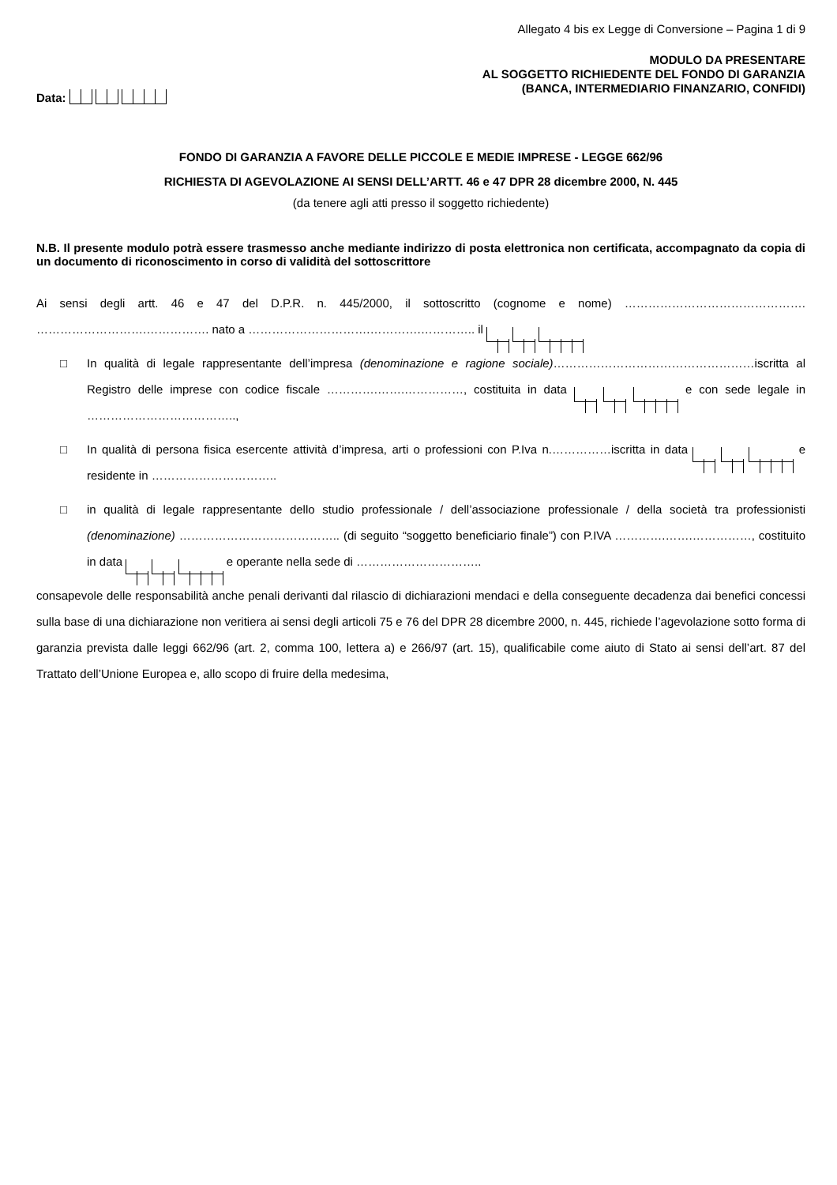Allegato 4 bis ex Legge di Conversione – Pagina 1 di 9
MODULO DA PRESENTARE
AL SOGGETTO RICHIEDENTE DEL FONDO DI GARANZIA
(BANCA, INTERMEDIARIO FINANZARIO, CONFIDI)
Data:
FONDO DI GARANZIA A FAVORE DELLE PICCOLE E MEDIE IMPRESE - LEGGE 662/96
RICHIESTA DI AGEVOLAZIONE AI SENSI DELL’ARTT. 46 e 47 DPR 28 dicembre 2000, N. 445
(da tenere agli atti presso il soggetto richiedente)
N.B. Il presente modulo potrà essere trasmesso anche mediante indirizzo di posta elettronica non certificata, accompagnato da copia di un documento di riconoscimento in corso di validità del sottoscrittore
Ai sensi degli artt. 46 e 47 del D.P.R. n. 445/2000, il sottoscritto (cognome e nome) ………………………………………. ……………………….……………. nato a ………………………….………….………….. il
□ In qualità di legale rappresentante dell’impresa (denominazione e ragione sociale)……………………………………………iscritta al Registro delle imprese con codice fiscale ………….…….……………, costituita in data e con sede legale in ………………………………..,
□ In qualità di persona fisica esercente attività d’impresa, arti o professioni con P.Iva n.……………iscritta in data e residente in …………………………..
□ in qualità di legale rappresentante dello studio professionale / dell’associazione professionale / della società tra professionisti (denominazione) ………………………………….. (di seguito “soggetto beneficiario finale”) con P.IVA ………….…….……………, costituito in data e operante nella sede di …………………………..
consapevole delle responsabilità anche penali derivanti dal rilascio di dichiarazioni mendaci e della conseguente decadenza dai benefici concessi sulla base di una dichiarazione non veritiera ai sensi degli articoli 75 e 76 del DPR 28 dicembre 2000, n. 445, richiede l’agevolazione sotto forma di garanzia prevista dalle leggi 662/96 (art. 2, comma 100, lettera a) e 266/97 (art. 15), qualificabile come aiuto di Stato ai sensi dell’art. 87 del Trattato dell’Unione Europea e, allo scopo di fruire della medesima,